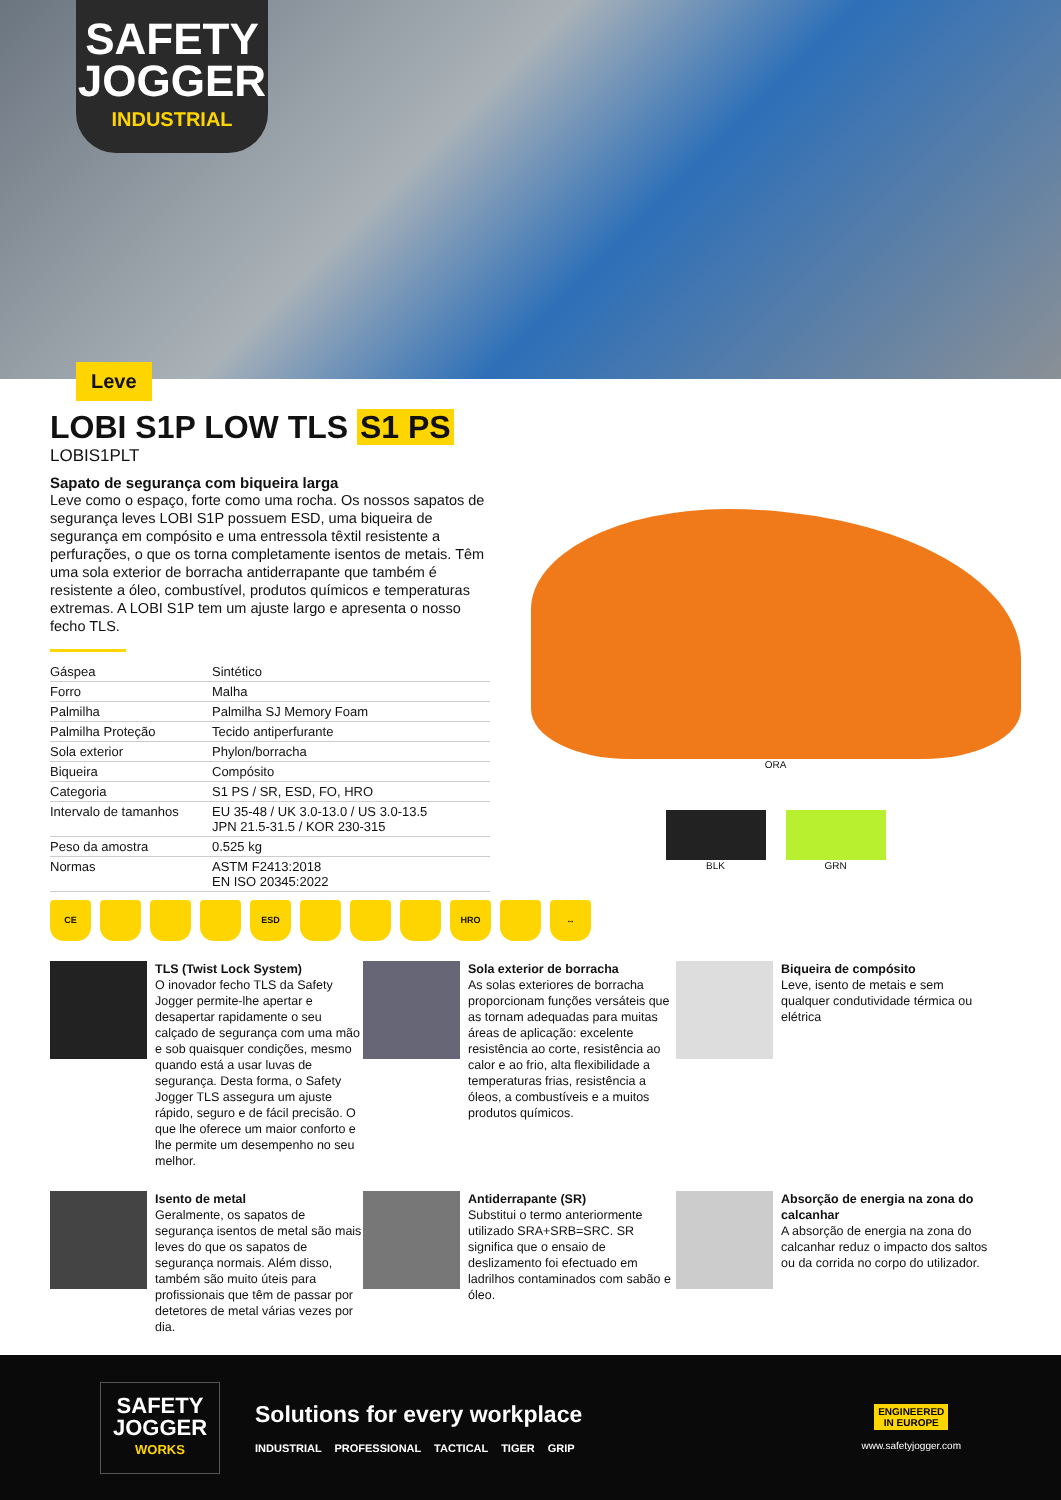SAFETY
JOGGER
INDUSTRIAL
Leve
LOBI S1P LOW TLS S1 PS
LOBIS1PLT
Sapato de segurança com biqueira larga
Leve como o espaço, forte como uma rocha. Os nossos sapatos de segurança leves LOBI S1P possuem ESD, uma biqueira de segurança em compósito e uma entressola têxtil resistente a perfurações, o que os torna completamente isentos de metais. Têm uma sola exterior de borracha antiderrapante que também é resistente a óleo, combustível, produtos químicos e temperaturas extremas. A LOBI S1P tem um ajuste largo e apresenta o nosso fecho TLS.
| Gáspea | Sintético |
| Forro | Malha |
| Palmilha | Palmilha SJ Memory Foam |
| Palmilha Proteção | Tecido antiperfurante |
| Sola exterior | Phylon/borracha |
| Biqueira | Compósito |
| Categoria | S1 PS / SR, ESD, FO, HRO |
| Intervalo de tamanhos | EU 35-48 / UK 3.0-13.0 / US 3.0-13.5 JPN 21.5-31.5 / KOR 230-315 |
| Peso da amostra | 0.525 kg |
| Normas | ASTM F2413:2018 EN ISO 20345:2022 |
ORA
BLK GRN
CE ESD HRO ↔
TLS (Twist Lock System)
O inovador fecho TLS da Safety Jogger permite-lhe apertar e desapertar rapidamente o seu calçado de segurança com uma mão e sob quaisquer condições, mesmo quando está a usar luvas de segurança. Desta forma, o Safety Jogger TLS assegura um ajuste rápido, seguro e de fácil precisão. O que lhe oferece um maior conforto e lhe permite um desempenho no seu melhor.
Sola exterior de borracha
As solas exteriores de borracha proporcionam funções versáteis que as tornam adequadas para muitas áreas de aplicação: excelente resistência ao corte, resistência ao calor e ao frio, alta flexibilidade a temperaturas frias, resistência a óleos, a combustíveis e a muitos produtos químicos.
Biqueira de compósito
Leve, isento de metais e sem qualquer condutividade térmica ou elétrica
Isento de metal
Geralmente, os sapatos de segurança isentos de metal são mais leves do que os sapatos de segurança normais. Além disso, também são muito úteis para profissionais que têm de passar por detetores de metal várias vezes por dia.
Antiderrapante (SR)
Substitui o termo anteriormente utilizado SRA+SRB=SRC. SR significa que o ensaio de deslizamento foi efectuado em ladrilhos contaminados com sabão e óleo.
Absorção de energia na zona do calcanhar
A absorção de energia na zona do calcanhar reduz o impacto dos saltos ou da corrida no corpo do utilizador.
SAFETY
JOGGER
WORKS
Solutions for every workplace
INDUSTRIAL PROFESSIONAL TACTICAL TIGER GRIP
ENGINEERED
IN EUROPE
www.safetyjogger.com